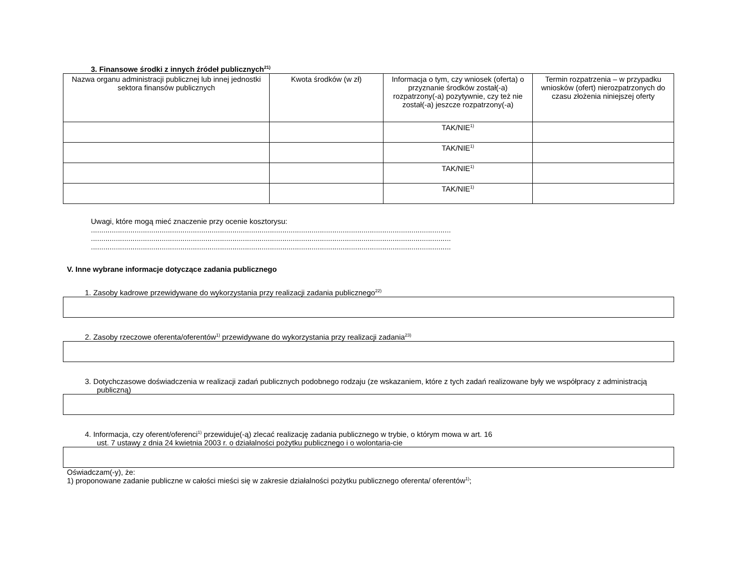3. Finansowe środki z innych źródeł publicznych<sup>21)</sup>
| Nazwa organu administracji publicznej lub innej jednostki sektora finansów publicznych | Kwota środków (w zł) | Informacja o tym, czy wniosek (oferta) o przyznanie środków został(-a) rozpatrzony(-a) pozytywnie, czy też nie został(-a) jeszcze rozpatrzony(-a) | Termin rozpatrzenia – w przypadku wniosków (ofert) nierozpatrzonych do czasu złożenia niniejszej oferty |
| --- | --- | --- | --- |
| | | TAK/NIE<sup>1)</sup> | |
| | | TAK/NIE<sup>1)</sup> | |
| | | TAK/NIE<sup>1)</sup> | |
| | | TAK/NIE<sup>1)</sup> | |
Uwagi, które mogą mieć znaczenie przy ocenie kosztorysu:
.............................................................................................................................................................................
.............................................................................................................................................................................
.............................................................................................................................................................................
V. Inne wybrane informacje dotyczące zadania publicznego
1. Zasoby kadrowe przewidywane do wykorzystania przy realizacji zadania publicznego<sup>22)</sup>
2. Zasoby rzeczowe oferenta/oferentów<sup>1)</sup> przewidywane do wykorzystania przy realizacji zadania<sup>23)</sup>
3. Dotychczasowe doświadczenia w realizacji zadań publicznych podobnego rodzaju (ze wskazaniem, które z tych zadań realizowane były we współpracy z administracją publiczną)
4. Informacja, czy oferent/oferenci<sup>1)</sup> przewiduje(-ą) zlecać realizację zadania publicznego w trybie, o którym mowa w art. 16 ust. 7 ustawy z dnia 24 kwietnia 2003 r. o działalności pożytku publicznego i o wolontaria-cie
Oświadczam(-y), że:
1) proponowane zadanie publiczne w całości mieści się w zakresie działalności pożytku publicznego oferenta/ oferentów<sup>1)</sup>;